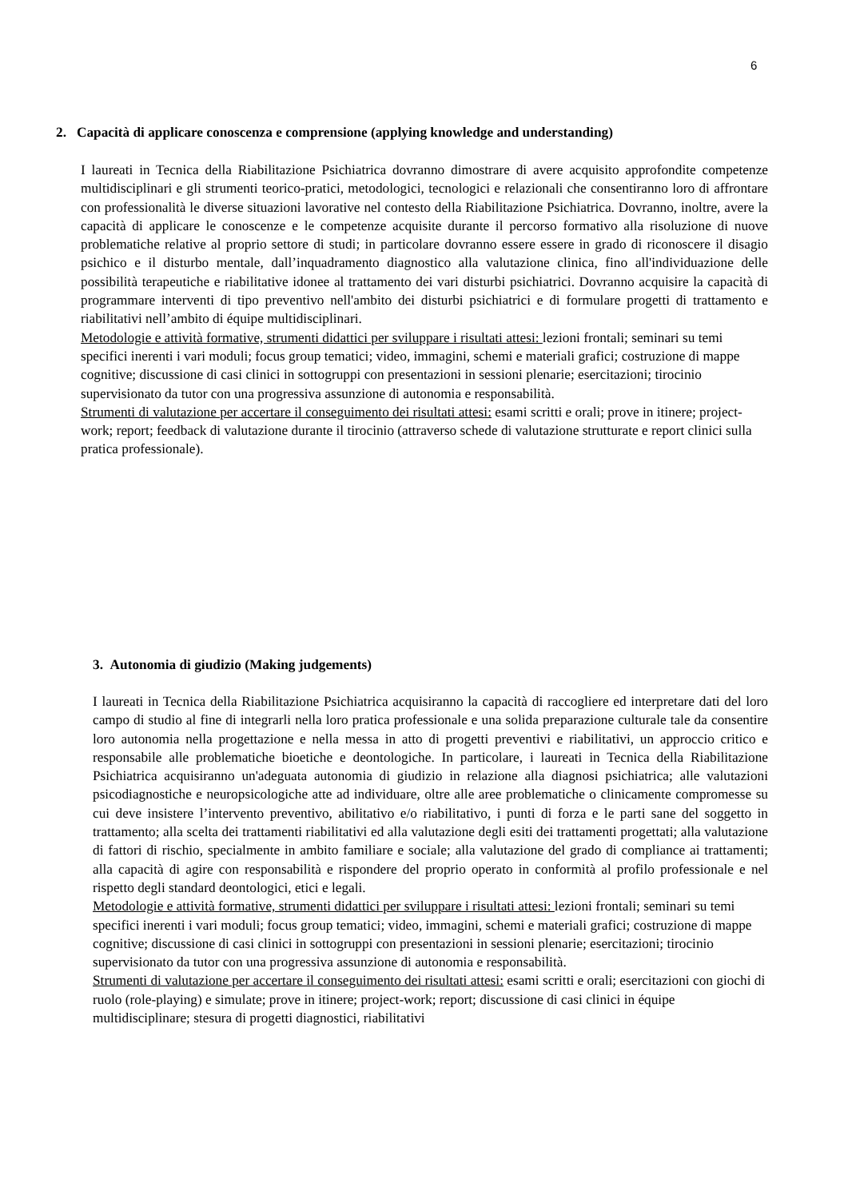6
2. Capacità di applicare conoscenza e comprensione (applying knowledge and understanding)
I laureati in Tecnica della Riabilitazione Psichiatrica dovranno dimostrare di avere acquisito approfondite competenze multidisciplinari e gli strumenti teorico-pratici, metodologici, tecnologici e relazionali che consentiranno loro di affrontare con professionalità le diverse situazioni lavorative nel contesto della Riabilitazione Psichiatrica. Dovranno, inoltre, avere la capacità di applicare le conoscenze e le competenze acquisite durante il percorso formativo alla risoluzione di nuove problematiche relative al proprio settore di studi; in particolare dovranno essere essere in grado di riconoscere il disagio psichico e il disturbo mentale, dall’inquadramento diagnostico alla valutazione clinica, fino all'individuazione delle possibilità terapeutiche e riabilitative idonee al trattamento dei vari disturbi psichiatrici. Dovranno acquisire la capacità di programmare interventi di tipo preventivo nell'ambito dei disturbi psichiatrici e di formulare progetti di trattamento e riabilitativi nell’ambito di équipe multidisciplinari.
Metodologie e attività formative, strumenti didattici per sviluppare i risultati attesi: lezioni frontali; seminari su temi specifici inerenti i vari moduli; focus group tematici; video, immagini, schemi e materiali grafici; costruzione di mappe cognitive; discussione di casi clinici in sottogruppi con presentazioni in sessioni plenarie; esercitazioni; tirocinio supervisionato da tutor con una progressiva assunzione di autonomia e responsabilità.
Strumenti di valutazione per accertare il conseguimento dei risultati attesi: esami scritti e orali; prove in itinere; project-work; report; feedback di valutazione durante il tirocinio (attraverso schede di valutazione strutturate e report clinici sulla pratica professionale).
3. Autonomia di giudizio (Making judgements)
I laureati in Tecnica della Riabilitazione Psichiatrica acquisiranno la capacità di raccogliere ed interpretare dati del loro campo di studio al fine di integrarli nella loro pratica professionale e una solida preparazione culturale tale da consentire loro autonomia nella progettazione e nella messa in atto di progetti preventivi e riabilitativi, un approccio critico e responsabile alle problematiche bioetiche e deontologiche. In particolare, i laureati in Tecnica della Riabilitazione Psichiatrica acquisiranno un'adeguata autonomia di giudizio in relazione alla diagnosi psichiatrica; alle valutazioni psicodiagnostiche e neuropsicologiche atte ad individuare, oltre alle aree problematiche o clinicamente compromesse su cui deve insistere l’intervento preventivo, abilitativo e/o riabilitativo, i punti di forza e le parti sane del soggetto in trattamento; alla scelta dei trattamenti riabilitativi ed alla valutazione degli esiti dei trattamenti progettati; alla valutazione di fattori di rischio, specialmente in ambito familiare e sociale; alla valutazione del grado di compliance ai trattamenti; alla capacità di agire con responsabilità e rispondere del proprio operato in conformità al profilo professionale e nel rispetto degli standard deontologici, etici e legali.
Metodologie e attività formative, strumenti didattici per sviluppare i risultati attesi: lezioni frontali; seminari su temi specifici inerenti i vari moduli; focus group tematici; video, immagini, schemi e materiali grafici; costruzione di mappe cognitive; discussione di casi clinici in sottogruppi con presentazioni in sessioni plenarie; esercitazioni; tirocinio supervisionato da tutor con una progressiva assunzione di autonomia e responsabilità.
Strumenti di valutazione per accertare il conseguimento dei risultati attesi: esami scritti e orali; esercitazioni con giochi di ruolo (role-playing) e simulate; prove in itinere; project-work; report; discussione di casi clinici in équipe multidisciplinare; stesura di progetti diagnostici, riabilitativi